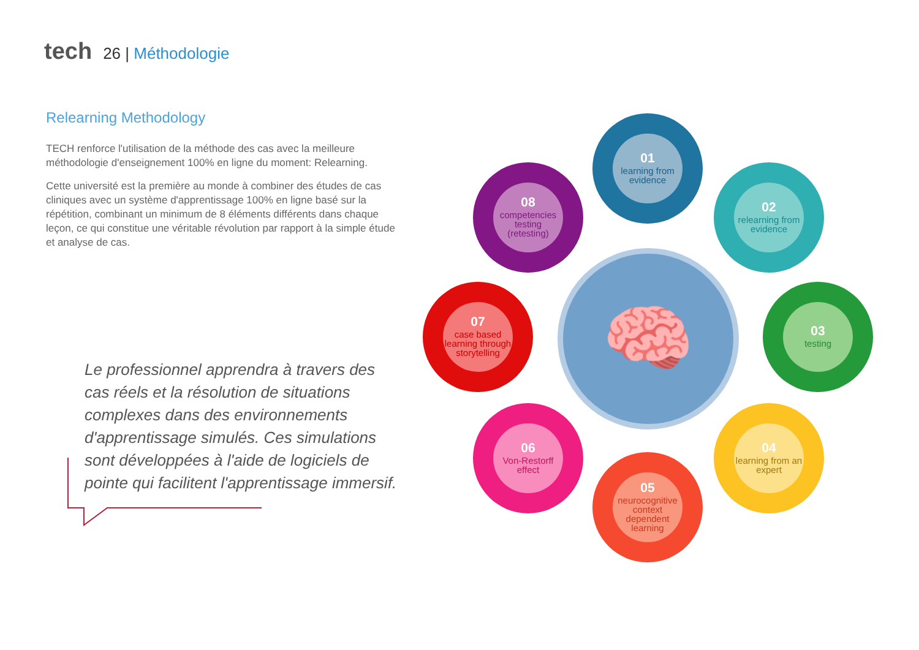tech 26 | Méthodologie
Relearning Methodology
TECH renforce l'utilisation de la méthode des cas avec la meilleure méthodologie d'enseignement 100% en ligne du moment: Relearning.
Cette université est la première au monde à combiner des études de cas cliniques avec un système d'apprentissage 100% en ligne basé sur la répétition, combinant un minimum de 8 éléments différents dans chaque leçon, ce qui constitue une véritable révolution par rapport à la simple étude et analyse de cas.
Le professionnel apprendra à travers des cas réels et la résolution de situations complexes dans des environnements d'apprentissage simulés. Ces simulations sont développées à l'aide de logiciels de pointe qui facilitent l'apprentissage immersif.
🧠
01
learning from evidence
02
relearning from evidence
03
testing
04
learning from an expert
05
neurocognitive context dependent learning
06
Von-Restorff effect
07
case based learning through storytelling
08
competencies testing (retesting)